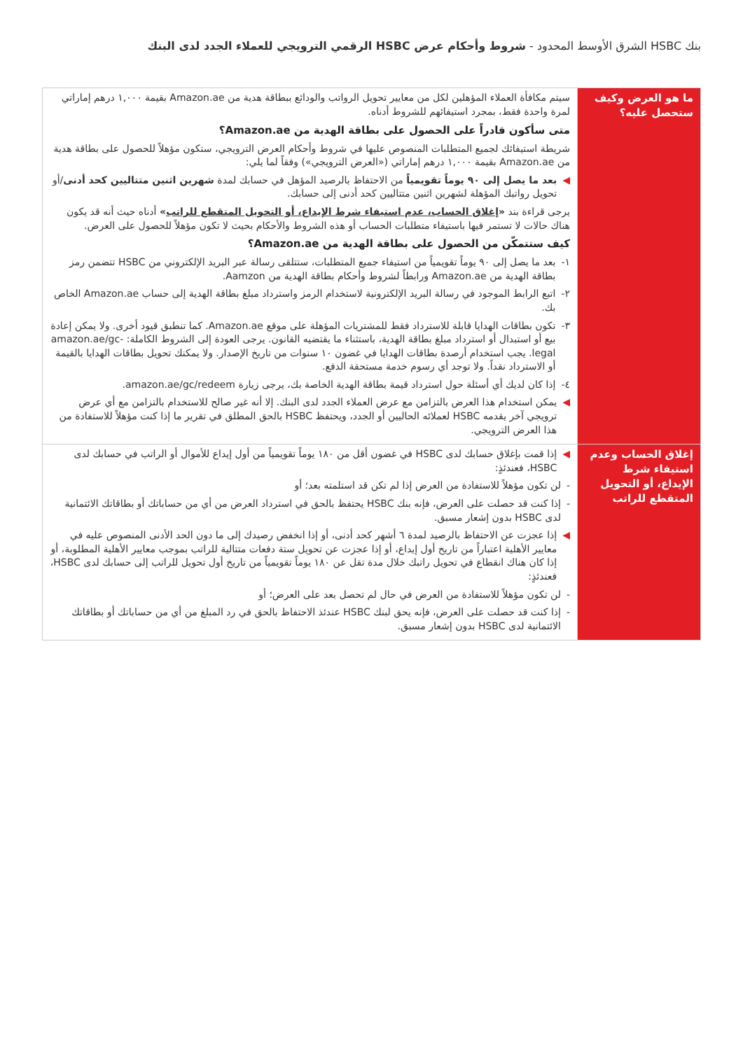بنك HSBC الشرق الأوسط المحدود - شروط وأحكام عرض HSBC الرقمي الترويجي للعملاء الجدد لدى البنك
| ما هو العرض وكيف ستحصل عليه؟ | سيتم مكافأة العملاء المؤهلين لكل من معايير تحويل الرواتب والودائع ببطاقة هدية من Amazon.ae بقيمة ١,٠٠٠ درهم إماراتي لمرة واحدة فقط، بمجرد استيفائهم للشروط أدناه. متى سأكون قادراً على الحصول على بطاقة الهدية من Amazon.ae؟ شريطة استيفائك لجميع المتطلبات المنصوص عليها في شروط وأحكام العرض الترويجي، ستكون مؤهلاً للحصول على بطاقة هدية من Amazon.ae بقيمة ١,٠٠٠ درهم إماراتي («العرض الترويجي») وفقاً لما يلي: ◀ بعد ما يصل إلى ٩٠ يوماً تقويمياً من الاحتفاظ بالرصيد المؤهل في حسابك لمدة شهرين اثنين متتاليين كحد أدنى /أو تحويل رواتبك المؤهلة لشهرين اثنين متتاليين كحد أدنى إلى حسابك. يرجى قراءة بند « إغلاق الحساب، عدم استيفاء شرط الإيداع، أو التحويل المتقطع للراتب » أدناه حيث أنه قد يكون هناك حالات لا تستمر فيها باستيفاء متطلبات الحساب أو هذه الشروط والأحكام بحيث لا تكون مؤهلاً للحصول على العرض. كيف ستتمكّن من الحصول على بطاقة الهدية من Amazon.ae؟ ١- بعد ما يصل إلى ٩٠ يوماً تقويمياً من استيفاء جميع المتطلبات، ستتلقى رسالة عبر البريد الإلكتروني من HSBC تتضمن رمز بطاقة الهدية من Amazon.ae ورابطاً لشروط وأحكام بطاقة الهدية من Aamzon. ٢- اتبع الرابط الموجود في رسالة البريد الإلكترونية لاستخدام الرمز واسترداد مبلغ بطاقة الهدية إلى حساب Amazon.ae الخاص بك. ٣- تكون بطاقات الهدايا قابلة للاسترداد فقط للمشتريات المؤهلة على موقع Amazon.ae. كما تنطبق قيود أخرى. ولا يمكن إعادة بيع أو استبدال أو استرداد مبلغ بطاقة الهدية، باستثناء ما يقتضيه القانون. يرجى العودة إلى الشروط الكاملة: amazon.ae/gc-legal. يجب استخدام أرصدة بطاقات الهدايا في غضون ١٠ سنوات من تاريخ الإصدار. ولا يمكنك تحويل بطاقات الهدايا بالقيمة أو الاسترداد نقداً. ولا توجد أي رسوم خدمة مستحقة الدفع. ٤- إذا كان لديك أي أسئلة حول استرداد قيمة بطاقة الهدية الخاصة بك، يرجى زيارة amazon.ae/gc/redeem. ◀ يمكن استخدام هذا العرض بالتزامن مع عرض العملاء الجدد لدى البنك. إلا أنه غير صالح للاستخدام بالتزامن مع أي عرض ترويجي آخر يقدمه HSBC لعملائه الحاليين أو الجدد، ويحتفظ HSBC بالحق المطلق في تقرير ما إذا كنت مؤهلاً للاستفادة من هذا العرض الترويجي. |
| إغلاق الحساب وعدم استيفاء شرط الإيداع، أو التحويل المتقطع للراتب | ◀ إذا قمت بإغلاق حسابك لدى HSBC في غضون أقل من ١٨٠ يوماً تقويمياً من أول إيداع للأموال أو الراتب في حسابك لدى HSBC، فعندئذٍ: - لن تكون مؤهلاً للاستفادة من العرض إذا لم تكن قد استلمته بعد؛ أو - إذا كنت قد حصلت على العرض، فإنه بنك HSBC يحتفظ بالحق في استرداد العرض من أي من حساباتك أو بطاقاتك الائتمانية لدى HSBC بدون إشعار مسبق. ◀ إذا عجزت عن الاحتفاظ بالرصيد لمدة ٦ أشهر كحد أدنى، أو إذا انخفض رصيدك إلى ما دون الحد الأدنى المنصوص عليه في معايير الأهلية اعتباراً من تاريخ أول إيداع، أو إذا عجزت عن تحويل ستة دفعات متتالية للراتب بموجب معايير الأهلية المطلوبة، أو إذا كان هناك انقطاع في تحويل راتبك خلال مدة تقل عن ١٨٠ يوماً تقويمياً من تاريخ أول تحويل للراتب إلى حسابك لدى HSBC، فعندئذٍ: - لن تكون مؤهلاً للاستفادة من العرض في حال لم تحصل بعد على العرض؛ أو - إذا كنت قد حصلت على العرض، فإنه يحق لبنك HSBC عندئذ الاحتفاظ بالحق في رد المبلغ من أي من حساباتك أو بطاقاتك الائتمانية لدى HSBC بدون إشعار مسبق. |